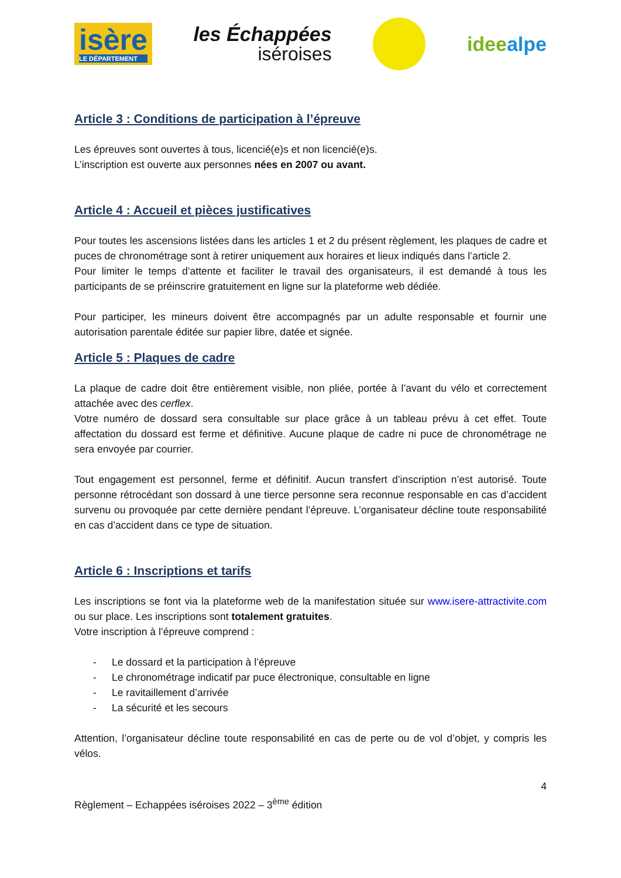isère
LE DÉPARTEMENT
les Échappées
iséroises
ideealpe
Article 3 : Conditions de participation à l’épreuve
Les épreuves sont ouvertes à tous, licencié(e)s et non licencié(e)s.
L’inscription est ouverte aux personnes nées en 2007 ou avant.
Article 4 : Accueil et pièces justificatives
Pour toutes les ascensions listées dans les articles 1 et 2 du présent règlement, les plaques de cadre et puces de chronométrage sont à retirer uniquement aux horaires et lieux indiqués dans l’article 2.
Pour limiter le temps d’attente et faciliter le travail des organisateurs, il est demandé à tous les participants de se préinscrire gratuitement en ligne sur la plateforme web dédiée.
Pour participer, les mineurs doivent être accompagnés par un adulte responsable et fournir une autorisation parentale éditée sur papier libre, datée et signée.
Article 5 : Plaques de cadre
La plaque de cadre doit être entièrement visible, non pliée, portée à l’avant du vélo et correctement attachée avec des cerflex.
Votre numéro de dossard sera consultable sur place grâce à un tableau prévu à cet effet. Toute affectation du dossard est ferme et définitive. Aucune plaque de cadre ni puce de chronométrage ne sera envoyée par courrier.
Tout engagement est personnel, ferme et définitif. Aucun transfert d’inscription n’est autorisé. Toute personne rétrocédant son dossard à une tierce personne sera reconnue responsable en cas d’accident survenu ou provoquée par cette dernière pendant l’épreuve. L’organisateur décline toute responsabilité en cas d’accident dans ce type de situation.
Article 6 : Inscriptions et tarifs
Les inscriptions se font via la plateforme web de la manifestation située sur www.isere-attractivite.com ou sur place. Les inscriptions sont totalement gratuites.
Votre inscription à l’épreuve comprend :
- Le dossard et la participation à l’épreuve
- Le chronométrage indicatif par puce électronique, consultable en ligne
- Le ravitaillement d’arrivée
- La sécurité et les secours
Attention, l’organisateur décline toute responsabilité en cas de perte ou de vol d’objet, y compris les vélos.
4
Règlement – Echappées iséroises 2022 – 3<sup>ème</sup> édition